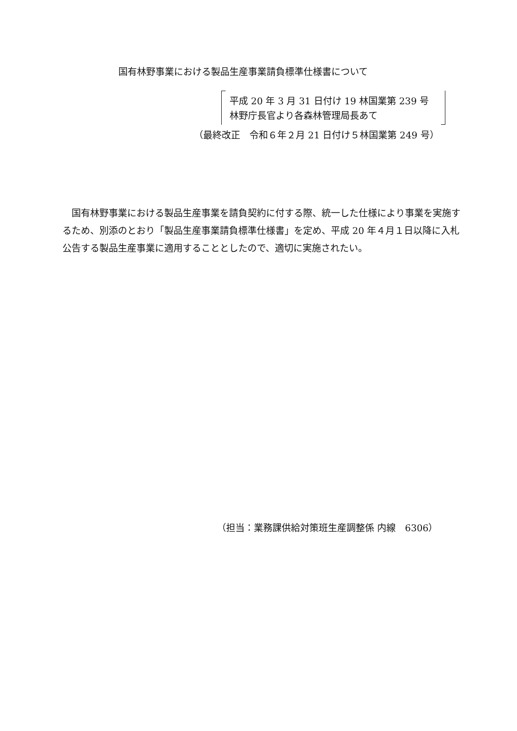国有林野事業における製品生産事業請負標準仕様書について
平成 20 年 3 月 31 日付け 19 林国業第 239 号
林野庁長官より各森林管理局長あて
（最終改正　令和６年２月 21 日付け５林国業第 249 号）
国有林野事業における製品生産事業を請負契約に付する際、統一した仕様により事業を実施するため、別添のとおり「製品生産事業請負標準仕様書」を定め、平成 20 年４月１日以降に入札公告する製品生産事業に適用することとしたので、適切に実施されたい。
（担当：業務課供給対策班生産調整係 内線　6306）